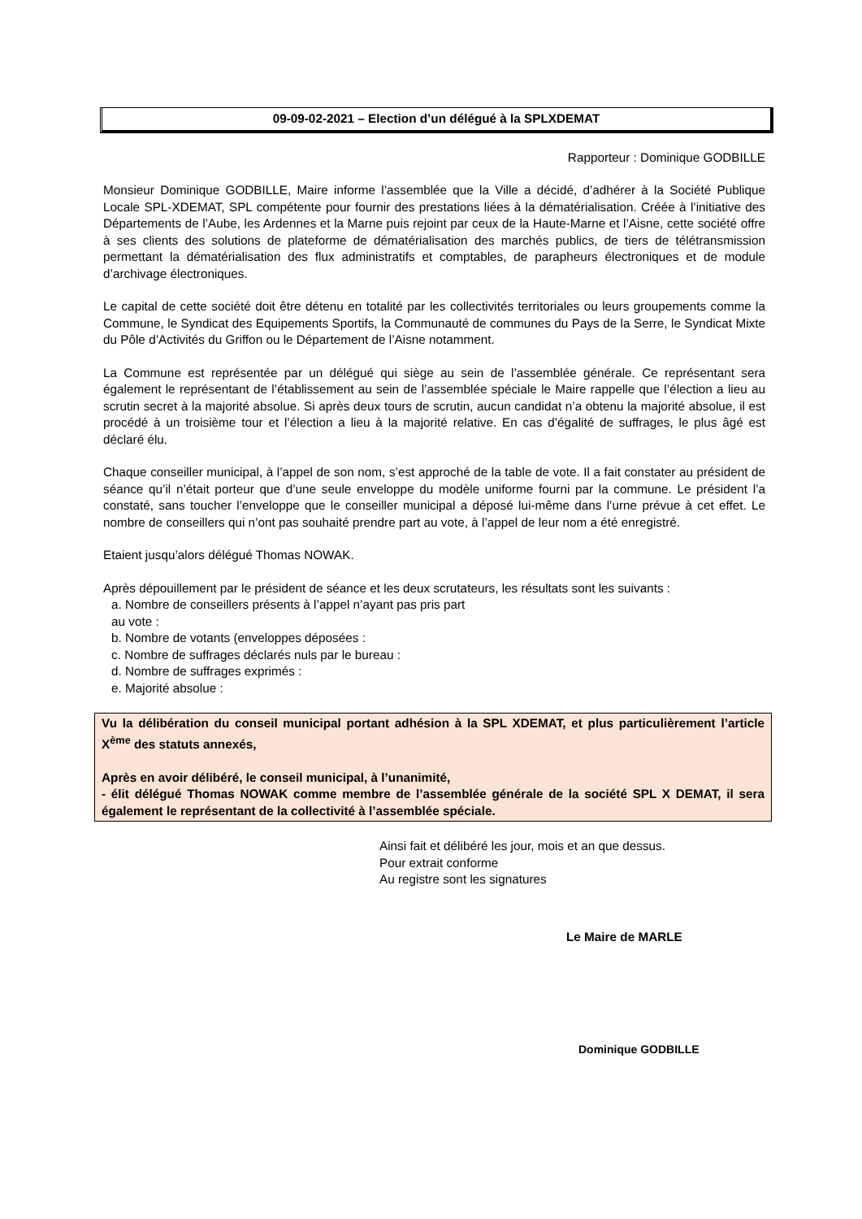09-09-02-2021 – Election d’un délégué à la SPLXDEMAT
Rapporteur : Dominique GODBILLE
Monsieur Dominique GODBILLE, Maire informe l’assemblée que la Ville a décidé, d’adhérer à la Société Publique Locale SPL-XDEMAT, SPL compétente pour fournir des prestations liées à la dématérialisation. Créée à l’initiative des Départements de l’Aube, les Ardennes et la Marne puis rejoint par ceux de la Haute-Marne et l’Aisne, cette société offre à ses clients des solutions de plateforme de dématérialisation des marchés publics, de tiers de télétransmission permettant la dématérialisation des flux administratifs et comptables, de parapheurs électroniques et de module d’archivage électroniques.
Le capital de cette société doit être détenu en totalité par les collectivités territoriales ou leurs groupements comme la Commune, le Syndicat des Equipements Sportifs, la Communauté de communes du Pays de la Serre, le Syndicat Mixte du Pôle d’Activités du Griffon ou le Département de l’Aisne notamment.
La Commune est représentée par un délégué qui siège au sein de l’assemblée générale. Ce représentant sera également le représentant de l’établissement au sein de l’assemblée spéciale le Maire rappelle que l’élection a lieu au scrutin secret à la majorité absolue. Si après deux tours de scrutin, aucun candidat n’a obtenu la majorité absolue, il est procédé à un troisième tour et l’élection a lieu à la majorité relative. En cas d’égalité de suffrages, le plus âgé est déclaré élu.
Chaque conseiller municipal, à l’appel de son nom, s’est approché de la table de vote. Il a fait constater au président de séance qu’il n’était porteur que d’une seule enveloppe du modèle uniforme fourni par la commune. Le président l’a constaté, sans toucher l’enveloppe que le conseiller municipal a déposé lui-même dans l’urne prévue à cet effet. Le nombre de conseillers qui n’ont pas souhaité prendre part au vote, à l’appel de leur nom a été enregistré.
Etaient jusqu’alors délégué Thomas NOWAK.
Après dépouillement par le président de séance et les deux scrutateurs, les résultats sont les suivants :
a. Nombre de conseillers présents à l’appel n’ayant pas pris part
au vote :
b. Nombre de votants (enveloppes déposées :
c. Nombre de suffrages déclarés nuls par le bureau :
d. Nombre de suffrages exprimés :
e. Majorité absolue :
Vu la délibération du conseil municipal portant adhésion à la SPL XDEMAT, et plus particulièrement l’article X<sup>ème</sup> des statuts annexés,
Après en avoir délibéré, le conseil municipal, à l’unanimité,
- élit délégué Thomas NOWAK comme membre de l’assemblée générale de la société SPL X DEMAT, il sera également le représentant de la collectivité à l’assemblée spéciale.
Ainsi fait et délibéré les jour, mois et an que dessus.
Pour extrait conforme
Au registre sont les signatures
Le Maire de MARLE
Dominique GODBILLE